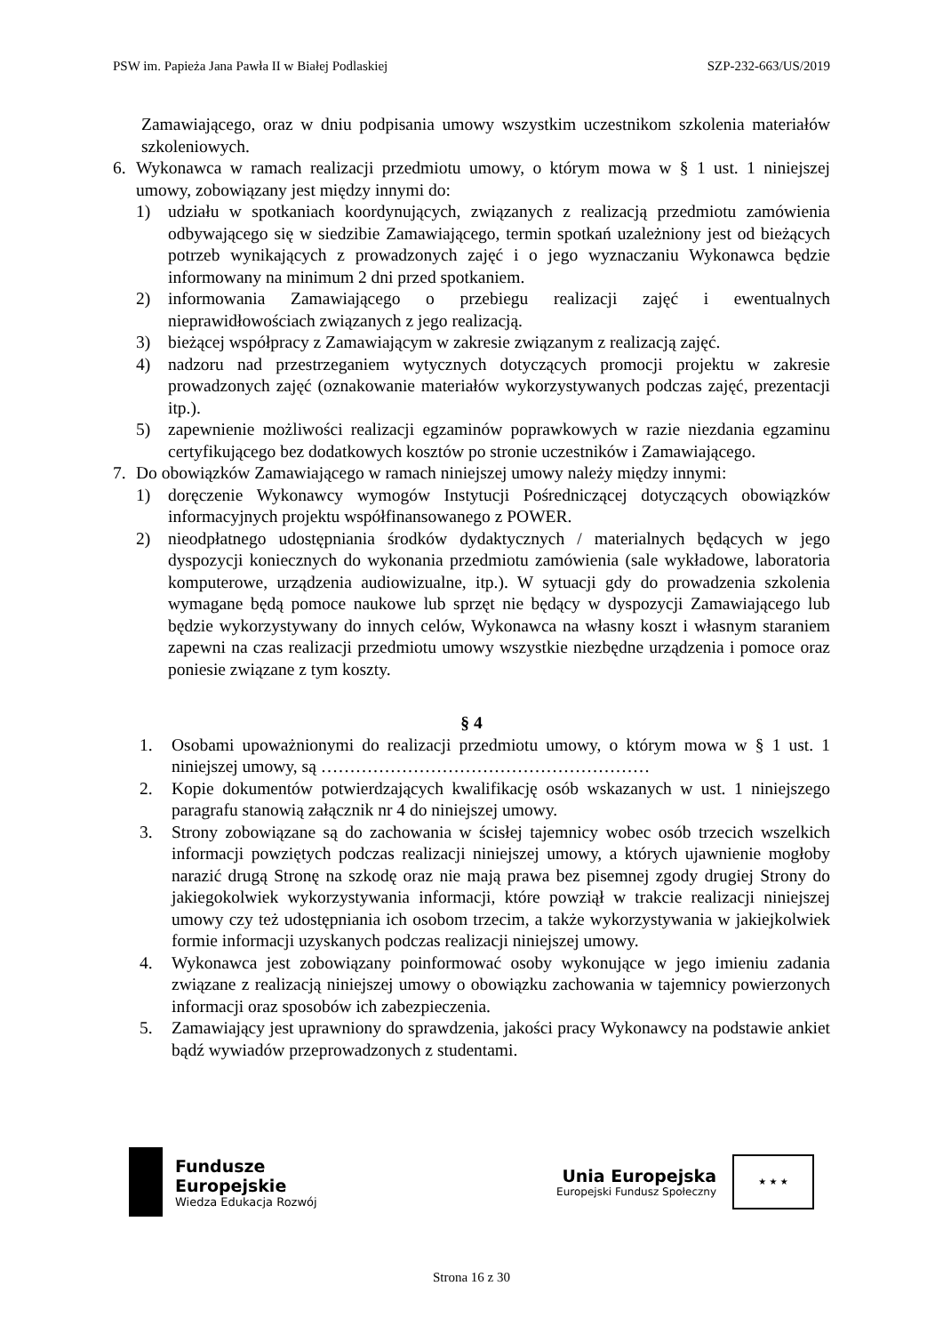PSW im. Papieża Jana Pawła II w Białej Podlaskiej SZP-232-663/US/2019
Zamawiającego, oraz w dniu podpisania umowy wszystkim uczestnikom szkolenia materiałów szkoleniowych.
6. Wykonawca w ramach realizacji przedmiotu umowy, o którym mowa w § 1 ust. 1 niniejszej umowy, zobowiązany jest między innymi do:
1) udziału w spotkaniach koordynujących, związanych z realizacją przedmiotu zamówienia odbywającego się w siedzibie Zamawiającego, termin spotkań uzależniony jest od bieżących potrzeb wynikających z prowadzonych zajęć i o jego wyznaczaniu Wykonawca będzie informowany na minimum 2 dni przed spotkaniem.
2) informowania Zamawiającego o przebiegu realizacji zajęć i ewentualnych nieprawidłowościach związanych z jego realizacją.
3) bieżącej współpracy z Zamawiającym w zakresie związanym z realizacją zajęć.
4) nadzoru nad przestrzeganiem wytycznych dotyczących promocji projektu w zakresie prowadzonych zajęć (oznakowanie materiałów wykorzystywanych podczas zajęć, prezentacji itp.).
5) zapewnienie możliwości realizacji egzaminów poprawkowych w razie niezdania egzaminu certyfikującego bez dodatkowych kosztów po stronie uczestników i Zamawiającego.
7. Do obowiązków Zamawiającego w ramach niniejszej umowy należy między innymi:
1) doręczenie Wykonawcy wymogów Instytucji Pośredniczącej dotyczących obowiązków informacyjnych projektu współfinansowanego z POWER.
2) nieodpłatnego udostępniania środków dydaktycznych / materialnych będących w jego dyspozycji koniecznych do wykonania przedmiotu zamówienia (sale wykładowe, laboratoria komputerowe, urządzenia audiowizualne, itp.). W sytuacji gdy do prowadzenia szkolenia wymagane będą pomoce naukowe lub sprzęt nie będący w dyspozycji Zamawiającego lub będzie wykorzystywany do innych celów, Wykonawca na własny koszt i własnym staraniem zapewni na czas realizacji przedmiotu umowy wszystkie niezbędne urządzenia i pomoce oraz poniesie związane z tym koszty.
§ 4
1. Osobami upoważnionymi do realizacji przedmiotu umowy, o którym mowa w § 1 ust. 1 niniejszej umowy, są …………………………………………………
2. Kopie dokumentów potwierdzających kwalifikację osób wskazanych w ust. 1 niniejszego paragrafu stanowią załącznik nr 4 do niniejszej umowy.
3. Strony zobowiązane są do zachowania w ścisłej tajemnicy wobec osób trzecich wszelkich informacji powziętych podczas realizacji niniejszej umowy, a których ujawnienie mogłoby narazić drugą Stronę na szkodę oraz nie mają prawa bez pisemnej zgody drugiej Strony do jakiegokolwiek wykorzystywania informacji, które powziął w trakcie realizacji niniejszej umowy czy też udostępniania ich osobom trzecim, a także wykorzystywania w jakiejkolwiek formie informacji uzyskanych podczas realizacji niniejszej umowy.
4. Wykonawca jest zobowiązany poinformować osoby wykonujące w jego imieniu zadania związane z realizacją niniejszej umowy o obowiązku zachowania w tajemnicy powierzonych informacji oraz sposobów ich zabezpieczenia.
5. Zamawiający jest uprawniony do sprawdzenia, jakości pracy Wykonawcy na podstawie ankiet bądź wywiadów przeprowadzonych z studentami.
Fundusze
Europejskie
Wiedza Edukacja Rozwój
Unia Europejska
Europejski Fundusz Społeczny
★ ★ ★
Strona 16 z 30